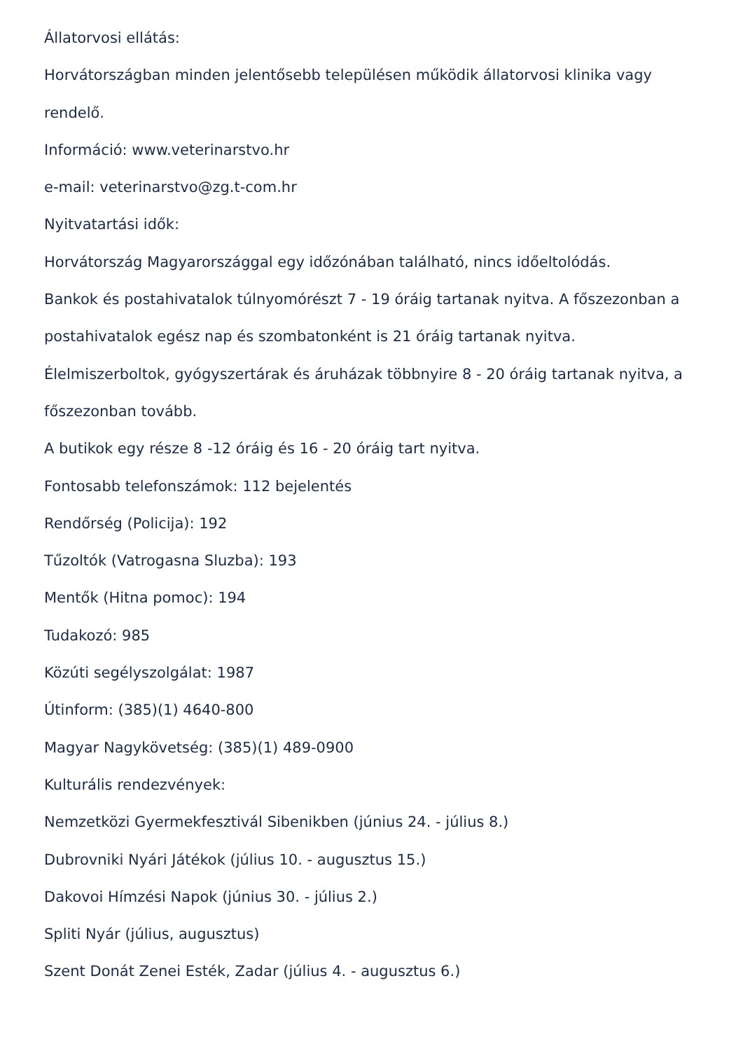Állatorvosi ellátás:
Horvátországban minden jelentősebb településen működik állatorvosi klinika vagy rendelő.
Információ: www.veterinarstvo.hr
e-mail: veterinarstvo@zg.t-com.hr
Nyitvatartási idők:
Horvátország Magyarországgal egy időzónában található, nincs időeltolódás.
Bankok és postahivatalok túlnyomórészt 7 - 19 óráig tartanak nyitva. A főszezonban a postahivatalok egész nap és szombatonként is 21 óráig tartanak nyitva.
Élelmiszerboltok, gyógyszertárak és áruházak többnyire 8 - 20 óráig tartanak nyitva, a főszezonban tovább.
A butikok egy része 8 -12 óráig és 16 - 20 óráig tart nyitva.
Fontosabb telefonszámok: 112 bejelentés
Rendőrség (Policija): 192
Tűzoltók (Vatrogasna Sluzba): 193
Mentők (Hitna pomoc): 194
Tudakozó: 985
Közúti segélyszolgálat: 1987
Útinform: (385)(1) 4640-800
Magyar Nagykövetség: (385)(1) 489-0900
Kulturális rendezvények:
Nemzetközi Gyermekfesztivál Sibenikben (június 24. - július 8.)
Dubrovniki Nyári Játékok (július 10. - augusztus 15.)
Dakovoi Hímzési Napok (június 30. - július 2.)
Spliti Nyár (július, augusztus)
Szent Donát Zenei Esték, Zadar (július 4. - augusztus 6.)